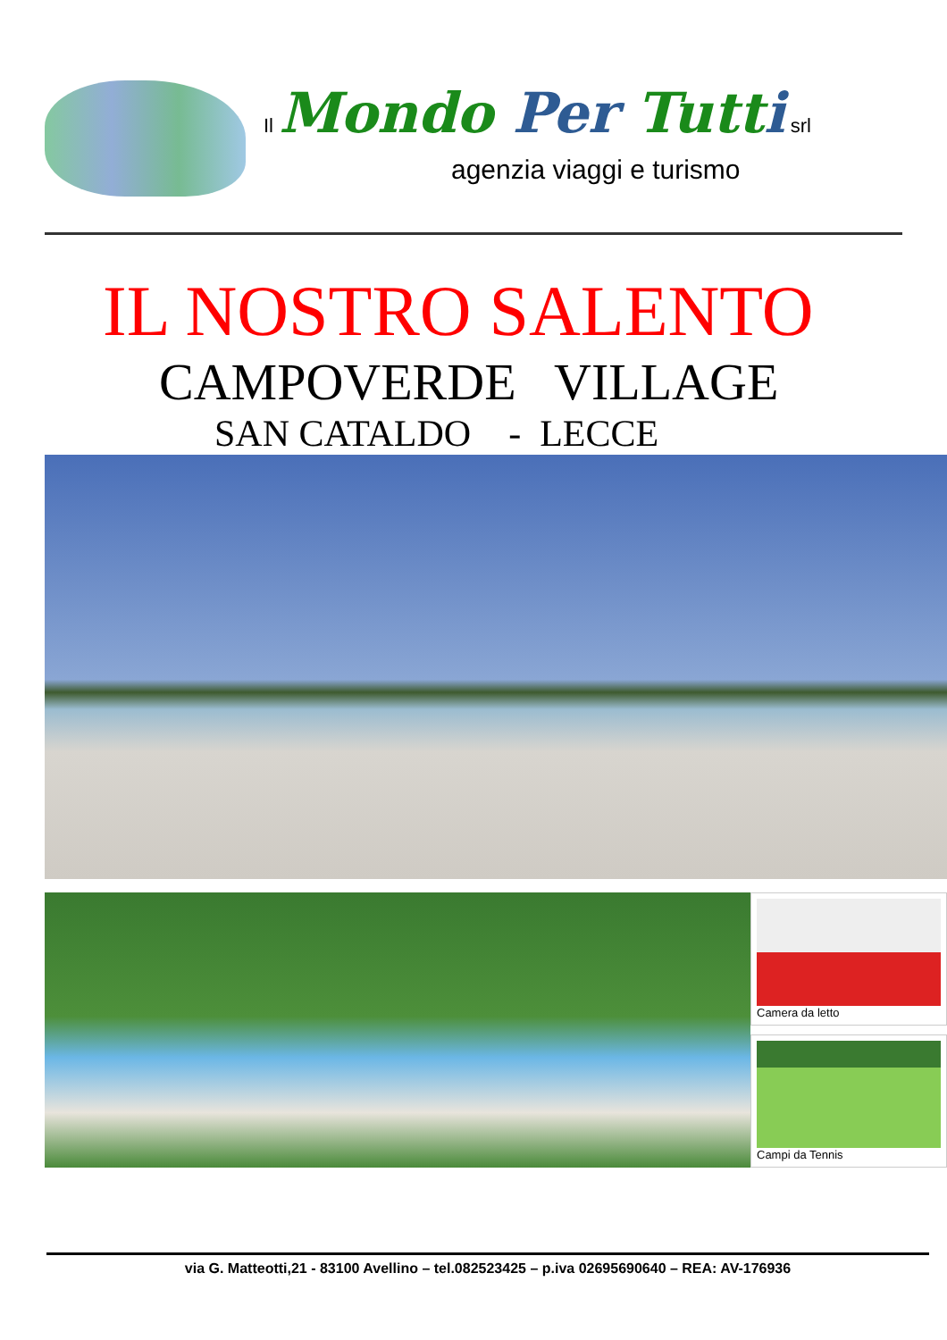Il Mondo Per Tutti srl
agenzia viaggi e turismo
IL NOSTRO SALENTO
CAMPOVERDE VILLAGE
SAN CATALDO - LECCE
Camera da letto
Campi da Tennis
via G. Matteotti,21 - 83100 Avellino – tel.082523425 – p.iva 02695690640 – REA: AV-176936